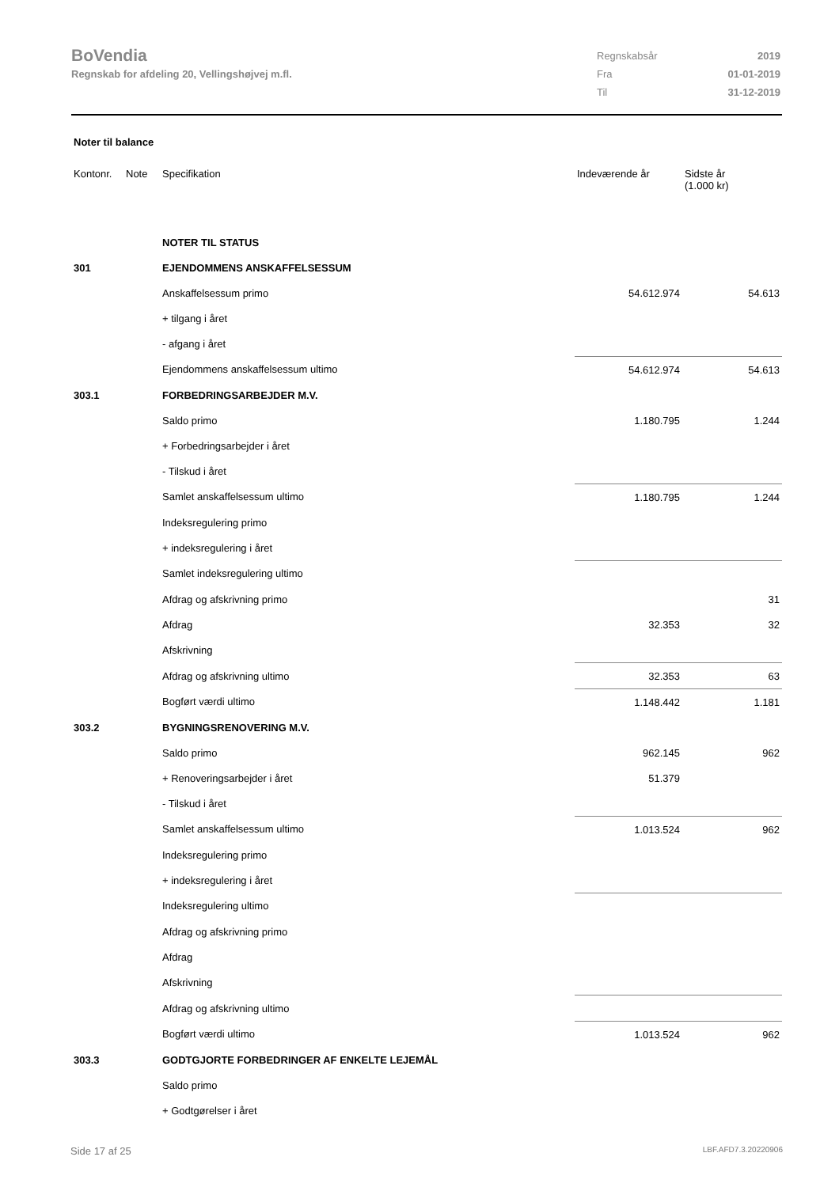BoVendia
Regnskab for afdeling 20, Vellingshøjvej m.fl.
| Regnskabsår | 2019 |
| Fra | 01-01-2019 |
| Til | 31-12-2019 |
Noter til balance
| Kontonr. | Note | Specifikation | Indeværende år | Sidste år (1.000 kr) |
| --- | --- | --- | --- | --- |
| | | NOTER TIL STATUS | | |
| 301 | | EJENDOMMENS ANSKAFFELSESSUM | | |
| | | Anskaffelsessum primo | 54.612.974 | 54.613 |
| | | + tilgang i året | | |
| | | - afgang i året | | |
| | | Ejendommens anskaffelsessum ultimo | 54.612.974 | 54.613 |
| 303.1 | | FORBEDRINGSARBEJDER M.V. | | |
| | | Saldo primo | 1.180.795 | 1.244 |
| | | + Forbedringsarbejder i året | | |
| | | - Tilskud i året | | |
| | | Samlet anskaffelsessum ultimo | 1.180.795 | 1.244 |
| | | Indeksregulering primo | | |
| | | + indeksregulering i året | | |
| | | Samlet indeksregulering ultimo | | |
| | | Afdrag og afskrivning primo | | 31 |
| | | Afdrag | 32.353 | 32 |
| | | Afskrivning | | |
| | | Afdrag og afskrivning ultimo | 32.353 | 63 |
| | | Bogført værdi ultimo | 1.148.442 | 1.181 |
| 303.2 | | BYGNINGSRENOVERING M.V. | | |
| | | Saldo primo | 962.145 | 962 |
| | | + Renoveringsarbejder i året | 51.379 | |
| | | - Tilskud i året | | |
| | | Samlet anskaffelsessum ultimo | 1.013.524 | 962 |
| | | Indeksregulering primo | | |
| | | + indeksregulering i året | | |
| | | Indeksregulering ultimo | | |
| | | Afdrag og afskrivning primo | | |
| | | Afdrag | | |
| | | Afskrivning | | |
| | | Afdrag og afskrivning ultimo | | |
| | | Bogført værdi ultimo | 1.013.524 | 962 |
| 303.3 | | GODTGJORTE FORBEDRINGER AF ENKELTE LEJEMÅL | | |
| | | Saldo primo | | |
| | | + Godtgørelser i året | | |
Side 17 af 25 LBF.AFD7.3.20220906